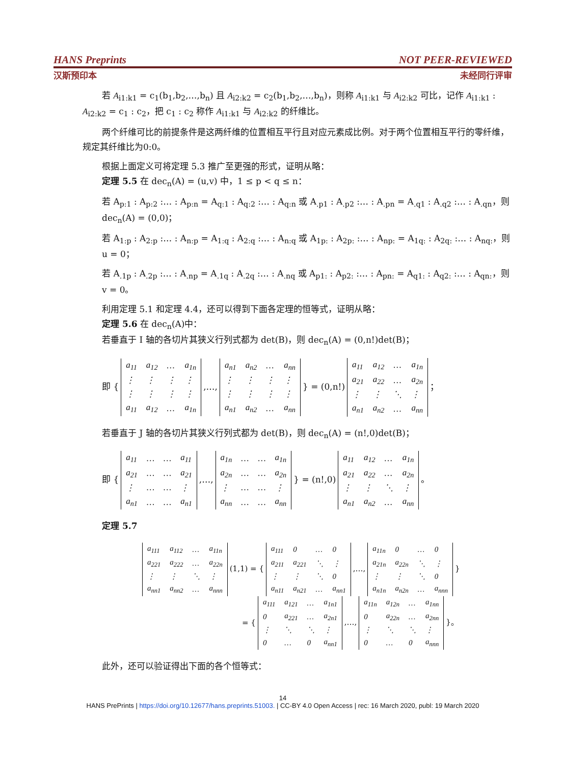HANS Preprints NOT PEER-REVIEWED
汉斯预印本 未经同行评审
若 A<sub>i1:k1</sub> = c<sub>1</sub>(b<sub>1</sub>,b<sub>2</sub>,…,b<sub>n</sub>) 且 A<sub>i2:k2</sub> = c<sub>2</sub>(b<sub>1</sub>,b<sub>2</sub>,…,b<sub>n</sub>)，则称 A<sub>i1:k1</sub> 与 A<sub>i2:k2</sub> 可比，记作 A<sub>i1:k1</sub> : A<sub>i2:k2</sub> = c<sub>1</sub> : c<sub>2</sub>，把 c<sub>1</sub> : c<sub>2</sub> 称作 A<sub>i1:k1</sub> 与 A<sub>i2:k2</sub> 的纤维比。
两个纤维可比的前提条件是这两纤维的位置相互平行且对应元素成比例。对于两个位置相互平行的零纤维，规定其纤维比为0:0。
根据上面定义可将定理 5.3 推广至更强的形式，证明从略：
定理 5.5 在 dec<sub>n</sub>(A) = (u,v) 中，1 ≤ p < q ≤ n：
若 A<sub>p:1</sub> : A<sub>p:2</sub> :… : A<sub>p:n</sub> = A<sub>q:1</sub> : A<sub>q:2</sub> :… : A<sub>q:n</sub> 或 A<sub>.p1</sub> : A<sub>.p2</sub> :… : A<sub>.pn</sub> = A<sub>.q1</sub> : A<sub>.q2</sub> :… : A<sub>.qn</sub>，则 dec<sub>n</sub>(A) = (0,0)；
若 A<sub>1:p</sub> : A<sub>2:p</sub> :… : A<sub>n:p</sub> = A<sub>1:q</sub> : A<sub>2:q</sub> :… : A<sub>n:q</sub> 或 A<sub>1p:</sub> : A<sub>2p:</sub> :… : A<sub>np:</sub> = A<sub>1q:</sub> : A<sub>2q:</sub> :… : A<sub>nq:</sub>，则 u = 0；
若 A<sub>.1p</sub> : A<sub>.2p</sub> :… : A<sub>.np</sub> = A<sub>.1q</sub> : A<sub>.2q</sub> :… : A<sub>.nq</sub> 或 A<sub>p1:</sub> : A<sub>p2:</sub> :… : A<sub>pn:</sub> = A<sub>q1:</sub> : A<sub>q2:</sub> :… : A<sub>qn:</sub>，则 v = 0。
利用定理 5.1 和定理 4.4，还可以得到下面各定理的恒等式，证明从略：
定理 5.6 在 dec<sub>n</sub>(A)中：
若垂直于 I 轴的各切片其狭义行列式都为 det(B)，则 dec<sub>n</sub>(A) = (0,n!)det(B)；
即 {
| a<sub>11</sub> | a<sub>12</sub> | … | a<sub>1n</sub> |
| ⋮ | ⋮ | ⋮ | ⋮ |
| ⋮ | ⋮ | ⋮ | ⋮ |
| a<sub>11</sub> | a<sub>12</sub> | … | a<sub>1n</sub> |
,…,
| a<sub>n1</sub> | a<sub>n2</sub> | … | a<sub>nn</sub> |
| ⋮ | ⋮ | ⋮ | ⋮ |
| ⋮ | ⋮ | ⋮ | ⋮ |
| a<sub>n1</sub> | a<sub>n2</sub> | … | a<sub>nn</sub> |
} = (0,n!)
| a<sub>11</sub> | a<sub>12</sub> | … | a<sub>1n</sub> |
| a<sub>21</sub> | a<sub>22</sub> | … | a<sub>2n</sub> |
| ⋮ | ⋮ | ⋱ | ⋮ |
| a<sub>n1</sub> | a<sub>n2</sub> | … | a<sub>nn</sub> |
；
若垂直于 J 轴的各切片其狭义行列式都为 det(B)，则 dec<sub>n</sub>(A) = (n!,0)det(B)；
即 {
| a<sub>11</sub> | … | … | a<sub>11</sub> |
| a<sub>21</sub> | … | … | a<sub>21</sub> |
| ⋮ | … | … | ⋮ |
| a<sub>n1</sub> | … | … | a<sub>n1</sub> |
,…,
| a<sub>1n</sub> | … | … | a<sub>1n</sub> |
| a<sub>2n</sub> | … | … | a<sub>2n</sub> |
| ⋮ | … | … | ⋮ |
| a<sub>nn</sub> | … | … | a<sub>nn</sub> |
} = (n!,0)
| a<sub>11</sub> | a<sub>12</sub> | … | a<sub>1n</sub> |
| a<sub>21</sub> | a<sub>22</sub> | … | a<sub>2n</sub> |
| ⋮ | ⋮ | ⋱ | ⋮ |
| a<sub>n1</sub> | a<sub>n2</sub> | … | a<sub>nn</sub> |
。
定理 5.7
| a<sub>111</sub> | a<sub>112</sub> | … | a<sub>11n</sub> |
| a<sub>221</sub> | a<sub>222</sub> | … | a<sub>22n</sub> |
| ⋮ | ⋮ | ⋱ | ⋮ |
| a<sub>nn1</sub> | a<sub>nn2</sub> | … | a<sub>nnn</sub> |
(1,1) = {
| a<sub>111</sub> | 0 | … | 0 |
| a<sub>211</sub> | a<sub>221</sub> | ⋱ | ⋮ |
| ⋮ | ⋮ | ⋱ | 0 |
| a<sub>n11</sub> | a<sub>n21</sub> | … | a<sub>nn1</sub> |
,…,
| a<sub>11n</sub> | 0 | … | 0 |
| a<sub>21n</sub> | a<sub>22n</sub> | ⋱ | ⋮ |
| ⋮ | ⋮ | ⋱ | 0 |
| a<sub>n1n</sub> | a<sub>n2n</sub> | … | a<sub>nnn</sub> |
}
= {
| a<sub>111</sub> | a<sub>121</sub> | … | a<sub>1n1</sub> |
| 0 | a<sub>221</sub> | … | a<sub>2n1</sub> |
| ⋮ | ⋱ | ⋱ | ⋮ |
| 0 | … | 0 | a<sub>nn1</sub> |
,…,
| a<sub>11n</sub> | a<sub>12n</sub> | … | a<sub>1nn</sub> |
| 0 | a<sub>22n</sub> | … | a<sub>2nn</sub> |
| ⋮ | ⋱ | ⋱ | ⋮ |
| 0 | … | 0 | a<sub>nnn</sub> |
}。
此外，还可以验证得出下面的各个恒等式：
14
HANS PrePrints | https://doi.org/10.12677/hans.preprints.51003. | CC-BY 4.0 Open Access | rec: 16 March 2020, publ: 19 March 2020